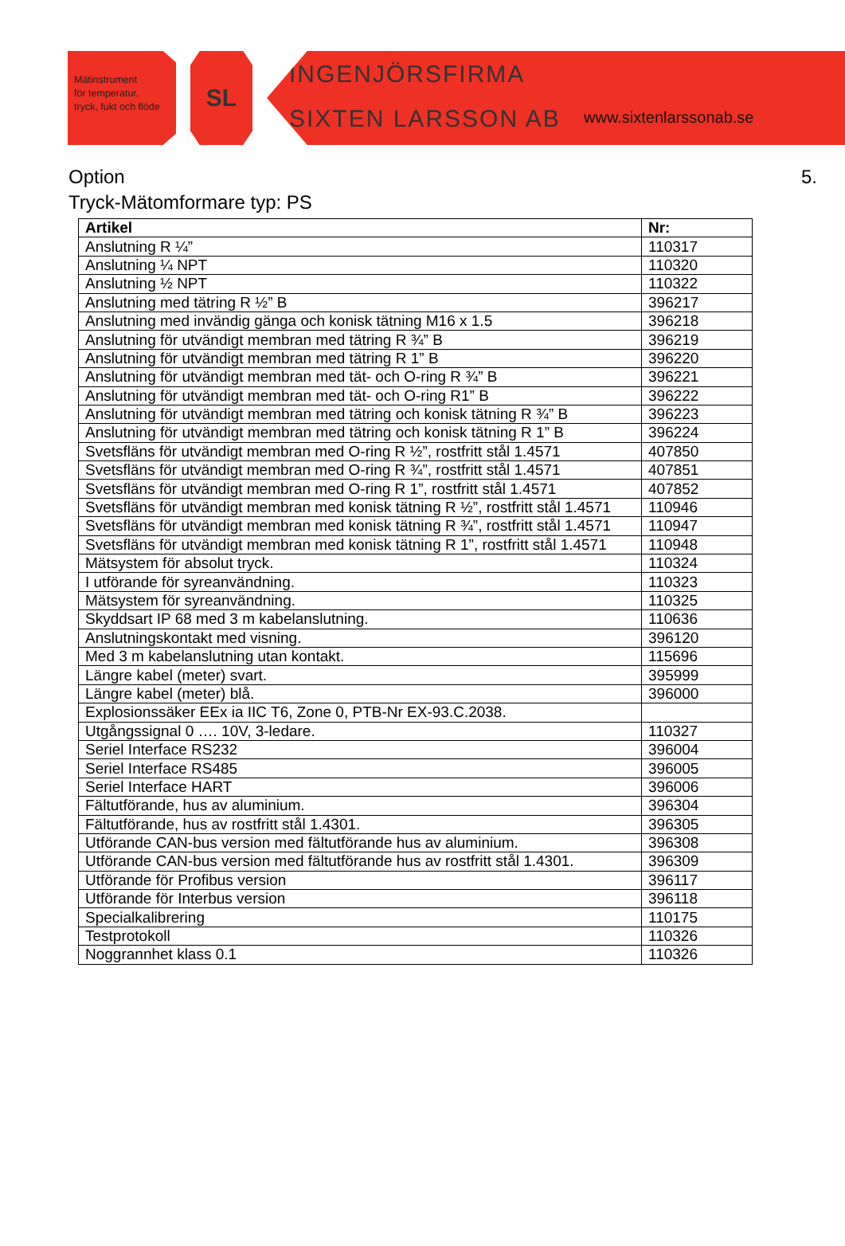Mätinstrument
för temperatur,
tryck, fukt och flöde
SL
INGENJÖRSFIRMA
SIXTEN LARSSON AB www.sixtenlarssonab.se
Option 5.
Tryck-Mätomformare typ: PS
| Artikel | Nr: |
| --- | --- |
| Anslutning R ¼” | 110317 |
| Anslutning ¼ NPT | 110320 |
| Anslutning ½ NPT | 110322 |
| Anslutning med tätring R ½” B | 396217 |
| Anslutning med invändig gänga och konisk tätning M16 x 1.5 | 396218 |
| Anslutning för utvändigt membran med tätring R ¾” B | 396219 |
| Anslutning för utvändigt membran med tätring R 1” B | 396220 |
| Anslutning för utvändigt membran med tät- och O-ring R ¾” B | 396221 |
| Anslutning för utvändigt membran med tät- och O-ring R1” B | 396222 |
| Anslutning för utvändigt membran med tätring och konisk tätning R ¾” B | 396223 |
| Anslutning för utvändigt membran med tätring och konisk tätning R 1” B | 396224 |
| Svetsfläns för utvändigt membran med O-ring R ½”, rostfritt stål 1.4571 | 407850 |
| Svetsfläns för utvändigt membran med O-ring R ¾”, rostfritt stål 1.4571 | 407851 |
| Svetsfläns för utvändigt membran med O-ring R 1”, rostfritt stål 1.4571 | 407852 |
| Svetsfläns för utvändigt membran med konisk tätning R ½”, rostfritt stål 1.4571 | 110946 |
| Svetsfläns för utvändigt membran med konisk tätning R ¾”, rostfritt stål 1.4571 | 110947 |
| Svetsfläns för utvändigt membran med konisk tätning R 1”, rostfritt stål 1.4571 | 110948 |
| Mätsystem för absolut tryck. | 110324 |
| I utförande för syreanvändning. | 110323 |
| Mätsystem för syreanvändning. | 110325 |
| Skyddsart IP 68 med 3 m kabelanslutning. | 110636 |
| Anslutningskontakt med visning. | 396120 |
| Med 3 m kabelanslutning utan kontakt. | 115696 |
| Längre kabel (meter) svart. | 395999 |
| Längre kabel (meter) blå. | 396000 |
| Explosionssäker EEx ia IIC T6, Zone 0, PTB-Nr EX-93.C.2038. | |
| Utgångssignal 0 …. 10V, 3-ledare. | 110327 |
| Seriel Interface RS232 | 396004 |
| Seriel Interface RS485 | 396005 |
| Seriel Interface HART | 396006 |
| Fältutförande, hus av aluminium. | 396304 |
| Fältutförande, hus av rostfritt stål 1.4301. | 396305 |
| Utförande CAN-bus version med fältutförande hus av aluminium. | 396308 |
| Utförande CAN-bus version med fältutförande hus av rostfritt stål 1.4301. | 396309 |
| Utförande för Profibus version | 396117 |
| Utförande för Interbus version | 396118 |
| Specialkalibrering | 110175 |
| Testprotokoll | 110326 |
| Noggrannhet klass 0.1 | 110326 |